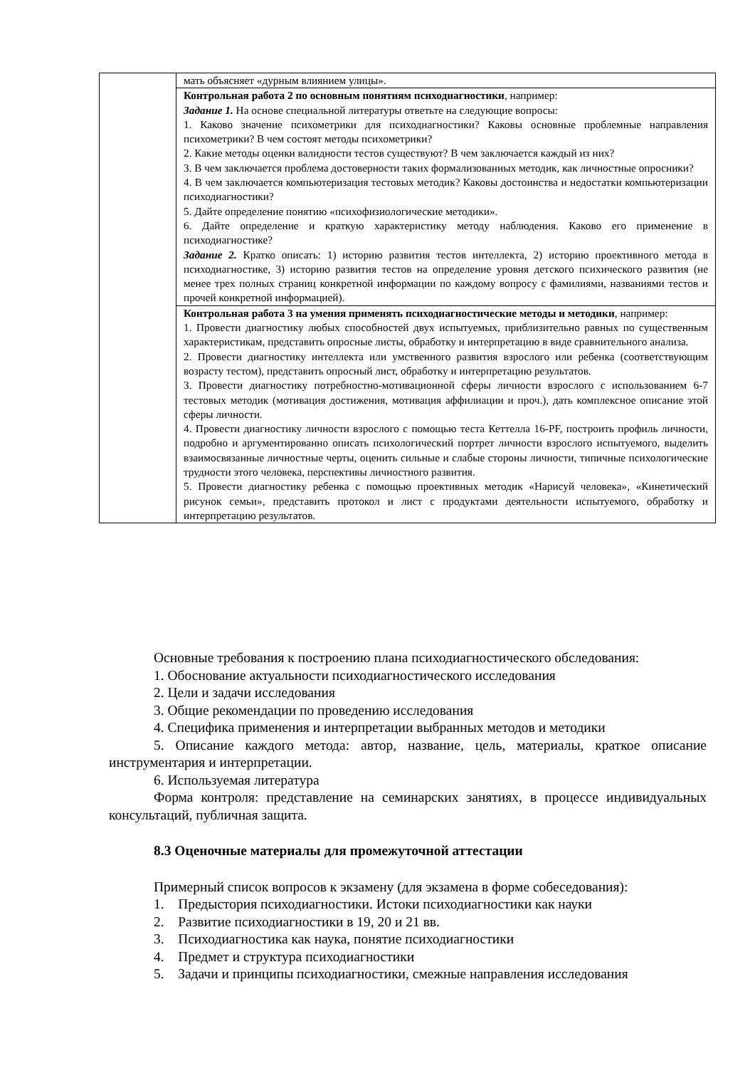| | мать объясняет «дурным влиянием улицы». |
| | Контрольная работа 2 по основным понятиям психодиагностики , например: Задание 1. На основе специальной литературы ответьте на следующие вопросы: 1. Каково значение психометрики для психодиагностики? Каковы основные проблемные направления психометрики? В чем состоят методы психометрики? 2. Какие методы оценки валидности тестов существуют? В чем заключается каждый из них? 3. В чем заключается проблема достоверности таких формализованных методик, как личностные опросники? 4. В чем заключается компьютеризация тестовых методик? Каковы достоинства и недостатки компьютеризации психодиагностики? 5. Дайте определение понятию «психофизиологические методики». 6. Дайте определение и краткую характеристику методу наблюдения. Каково его применение в психодиагностике? Задание 2. Кратко описать: 1) историю развития тестов интеллекта, 2) историю проективного метода в психодиагностике, 3) историю развития тестов на определение уровня детского психического развития (не менее трех полных страниц конкретной информации по каждому вопросу с фамилиями, названиями тестов и прочей конкретной информацией). |
| | Контрольная работа 3 на умения применять психодиагностические методы и методики , например: 1. Провести диагностику любых способностей двух испытуемых, приблизительно равных по существенным характеристикам, представить опросные листы, обработку и интерпретацию в виде сравнительного анализа. 2. Провести диагностику интеллекта или умственного развития взрослого или ребенка (соответствующим возрасту тестом), представить опросный лист, обработку и интерпретацию результатов. 3. Провести диагностику потребностно-мотивационной сферы личности взрослого с использованием 6-7 тестовых методик (мотивация достижения, мотивация аффилиации и проч.), дать комплексное описание этой сферы личности. 4. Провести диагностику личности взрослого с помощью теста Кеттелла 16-PF, построить профиль личности, подробно и аргументированно описать психологический портрет личности взрослого испытуемого, выделить взаимосвязанные личностные черты, оценить сильные и слабые стороны личности, типичные психологические трудности этого человека, перспективы личностного развития. 5. Провести диагностику ребенка с помощью проективных методик «Нарисуй человека», «Кинетический рисунок семьи», представить протокол и лист с продуктами деятельности испытуемого, обработку и интерпретацию результатов. |
Основные требования к построению плана психодиагностического обследования:
1. Обоснование актуальности психодиагностического исследования
2. Цели и задачи исследования
3. Общие рекомендации по проведению исследования
4. Специфика применения и интерпретации выбранных методов и методики
5. Описание каждого метода: автор, название, цель, материалы, краткое описание инструментария и интерпретации.
6. Используемая литература
Форма контроля: представление на семинарских занятиях, в процессе индивидуальных консультаций, публичная защита.
8.3 Оценочные материалы для промежуточной аттестации
Примерный список вопросов к экзамену (для экзамена в форме собеседования):
1. Предыстория психодиагностики. Истоки психодиагностики как науки
2. Развитие психодиагностики в 19, 20 и 21 вв.
3. Психодиагностика как наука, понятие психодиагностики
4. Предмет и структура психодиагностики
5. Задачи и принципы психодиагностики, смежные направления исследования